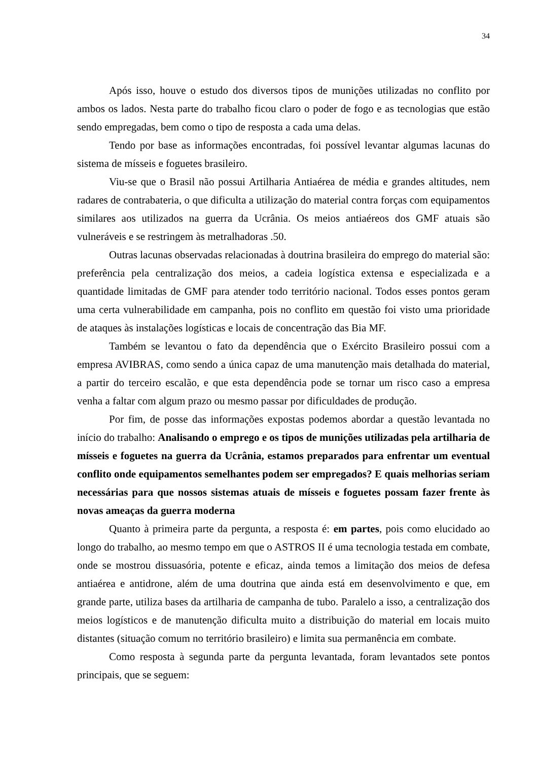34
Após isso, houve o estudo dos diversos tipos de munições utilizadas no conflito por ambos os lados. Nesta parte do trabalho ficou claro o poder de fogo e as tecnologias que estão sendo empregadas, bem como o tipo de resposta a cada uma delas.
Tendo por base as informações encontradas, foi possível levantar algumas lacunas do sistema de mísseis e foguetes brasileiro.
Viu-se que o Brasil não possui Artilharia Antiaérea de média e grandes altitudes, nem radares de contrabateria, o que dificulta a utilização do material contra forças com equipamentos similares aos utilizados na guerra da Ucrânia. Os meios antiaéreos dos GMF atuais são vulneráveis e se restringem às metralhadoras .50.
Outras lacunas observadas relacionadas à doutrina brasileira do emprego do material são: preferência pela centralização dos meios, a cadeia logística extensa e especializada e a quantidade limitadas de GMF para atender todo território nacional. Todos esses pontos geram uma certa vulnerabilidade em campanha, pois no conflito em questão foi visto uma prioridade de ataques às instalações logísticas e locais de concentração das Bia MF.
Também se levantou o fato da dependência que o Exército Brasileiro possui com a empresa AVIBRAS, como sendo a única capaz de uma manutenção mais detalhada do material, a partir do terceiro escalão, e que esta dependência pode se tornar um risco caso a empresa venha a faltar com algum prazo ou mesmo passar por dificuldades de produção.
Por fim, de posse das informações expostas podemos abordar a questão levantada no início do trabalho: Analisando o emprego e os tipos de munições utilizadas pela artilharia de mísseis e foguetes na guerra da Ucrânia, estamos preparados para enfrentar um eventual conflito onde equipamentos semelhantes podem ser empregados? E quais melhorias seriam necessárias para que nossos sistemas atuais de mísseis e foguetes possam fazer frente às novas ameaças da guerra moderna
Quanto à primeira parte da pergunta, a resposta é: em partes, pois como elucidado ao longo do trabalho, ao mesmo tempo em que o ASTROS II é uma tecnologia testada em combate, onde se mostrou dissuasória, potente e eficaz, ainda temos a limitação dos meios de defesa antiaérea e antidrone, além de uma doutrina que ainda está em desenvolvimento e que, em grande parte, utiliza bases da artilharia de campanha de tubo. Paralelo a isso, a centralização dos meios logísticos e de manutenção dificulta muito a distribuição do material em locais muito distantes (situação comum no território brasileiro) e limita sua permanência em combate.
Como resposta à segunda parte da pergunta levantada, foram levantados sete pontos principais, que se seguem: